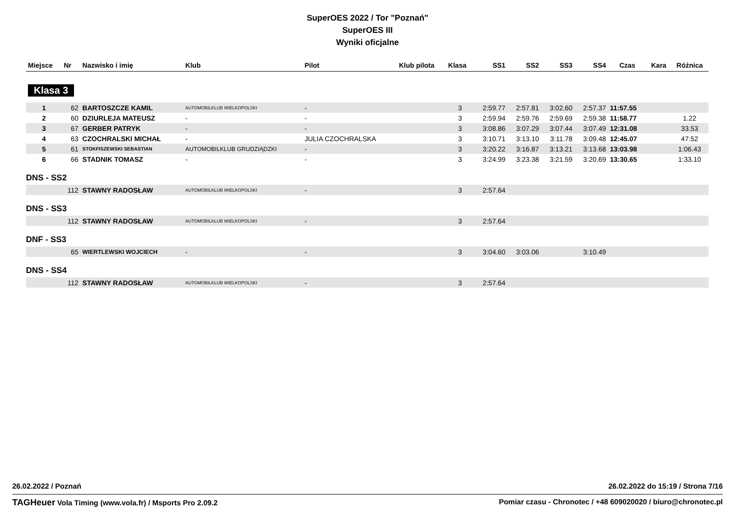SuperOES 2022 / Tor "Poznań"
SuperOES III
Wyniki oficjalne
| Miejsce | Nr | Nazwisko i imię | Klub | Pilot | Klub pilota | Klasa | SS1 | SS2 | SS3 | SS4 | Czas | Kara | Różnica |
| --- | --- | --- | --- | --- | --- | --- | --- | --- | --- | --- | --- | --- | --- |
| Klasa 3 | | | | | | | | | | | | | |
| 1 | 62 | BARTOSZCZE KAMIL | AUTOMOBILKLUB WIELKOPOLSKI | - | | 3 | 2:59.77 | 2:57.81 | 3:02.60 | 2:57.37 | 11:57.55 | | |
| 2 | 60 | DZIURLEJA MATEUSZ | - | - | | 3 | 2:59.94 | 2:59.76 | 2:59.69 | 2:59.38 | 11:58.77 | | 1.22 |
| 3 | 67 | GERBER PATRYK | - | - | | 3 | 3:08.86 | 3:07.29 | 3:07.44 | 3:07.49 | 12:31.08 | | 33.53 |
| 4 | 63 | CZOCHRALSKI MICHAŁ | - | JULIA CZOCHRALSKA | | 3 | 3:10.71 | 3:13.10 | 3:11.78 | 3:09.48 | 12:45.07 | | 47.52 |
| 5 | 61 | STOKFISZEWSKI SEBASTIAN | AUTOMOBILKLUB GRUDZIĄDZKI | - | | 3 | 3:20.22 | 3:16.87 | 3:13.21 | 3:13.68 | 13:03.98 | | 1:06.43 |
| 6 | 66 | STADNIK TOMASZ | - | - | | 3 | 3:24.99 | 3:23.38 | 3:21.59 | 3:20.69 | 13:30.65 | | 1:33.10 |
| DNS - SS2 | | | | | | | | | | | | | |
| | 112 | STAWNY RADOSŁAW | AUTOMOBILKLUB WIELKOPOLSKI | - | | 3 | 2:57.64 | | | | | | |
| DNS - SS3 | | | | | | | | | | | | | |
| | 112 | STAWNY RADOSŁAW | AUTOMOBILKLUB WIELKOPOLSKI | - | | 3 | 2:57.64 | | | | | | |
| DNF - SS3 | | | | | | | | | | | | | |
| | 65 | WIERTLEWSKI WOJCIECH | - | - | | 3 | 3:04.60 | 3:03.06 | | 3:10.49 | | | |
| DNS - SS4 | | | | | | | | | | | | | |
| | 112 | STAWNY RADOSŁAW | AUTOMOBILKLUB WIELKOPOLSKI | - | | 3 | 2:57.64 | | | | | | |
26.02.2022 / Poznań 26.02.2022 do 15:19 / Strona 7/16
TAGHeuer Vola Timing (www.vola.fr) / Msports Pro 2.09.2 Pomiar czasu - Chronotec / +48 609020020 / biuro@chronotec.pl